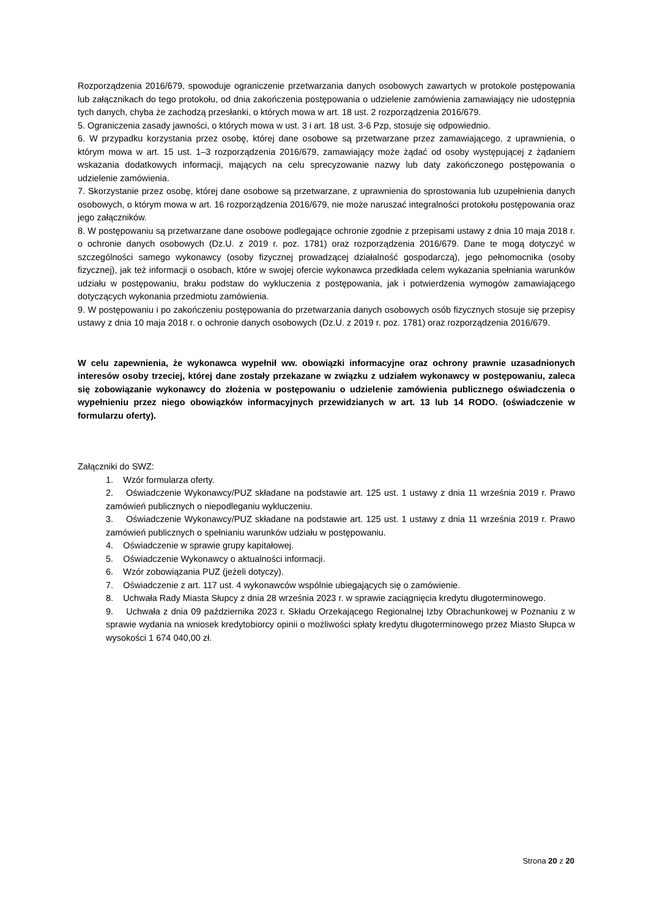Rozporządzenia 2016/679, spowoduje ograniczenie przetwarzania danych osobowych zawartych w protokole postępowania lub załącznikach do tego protokołu, od dnia zakończenia postępowania o udzielenie zamówienia zamawiający nie udostępnia tych danych, chyba że zachodzą przesłanki, o których mowa w art. 18 ust. 2 rozporządzenia 2016/679.
5. Ograniczenia zasady jawności, o których mowa w ust. 3 i art. 18 ust. 3-6 Pzp, stosuje się odpowiednio.
6. W przypadku korzystania przez osobę, której dane osobowe są przetwarzane przez zamawiającego, z uprawnienia, o którym mowa w art. 15 ust. 1–3 rozporządzenia 2016/679, zamawiający może żądać od osoby występującej z żądaniem wskazania dodatkowych informacji, mających na celu sprecyzowanie nazwy lub daty zakończonego postępowania o udzielenie zamówienia.
7. Skorzystanie przez osobę, której dane osobowe są przetwarzane, z uprawnienia do sprostowania lub uzupełnienia danych osobowych, o którym mowa w art. 16 rozporządzenia 2016/679, nie może naruszać integralności protokołu postępowania oraz jego załączników.
8. W postępowaniu są przetwarzane dane osobowe podlegające ochronie zgodnie z przepisami ustawy z dnia 10 maja 2018 r. o ochronie danych osobowych (Dz.U. z 2019 r. poz. 1781) oraz rozporządzenia 2016/679. Dane te mogą dotyczyć w szczególności samego wykonawcy (osoby fizycznej prowadzącej działalność gospodarczą), jego pełnomocnika (osoby fizycznej), jak też informacji o osobach, które w swojej ofercie wykonawca przedkłada celem wykazania spełniania warunków udziału w postępowaniu, braku podstaw do wykluczenia z postępowania, jak i potwierdzenia wymogów zamawiającego dotyczących wykonania przedmiotu zamówienia.
9. W postępowaniu i po zakończeniu postępowania do przetwarzania danych osobowych osób fizycznych stosuje się przepisy ustawy z dnia 10 maja 2018 r. o ochronie danych osobowych (Dz.U. z 2019 r. poz. 1781) oraz rozporządzenia 2016/679.
W celu zapewnienia, że wykonawca wypełnił ww. obowiązki informacyjne oraz ochrony prawnie uzasadnionych interesów osoby trzeciej, której dane zostały przekazane w związku z udziałem wykonawcy w postępowaniu, zaleca się zobowiązanie wykonawcy do złożenia w postępowaniu o udzielenie zamówienia publicznego oświadczenia o wypełnieniu przez niego obowiązków informacyjnych przewidzianych w art. 13 lub 14 RODO. (oświadczenie w formularzu oferty).
Załączniki do SWZ:
1. Wzór formularza oferty.
2. Oświadczenie Wykonawcy/PUZ składane na podstawie art. 125 ust. 1 ustawy z dnia 11 września 2019 r. Prawo zamówień publicznych o niepodleganiu wykluczeniu.
3. Oświadczenie Wykonawcy/PUZ składane na podstawie art. 125 ust. 1 ustawy z dnia 11 września 2019 r. Prawo zamówień publicznych o spełnianiu warunków udziału w postępowaniu.
4. Oświadczenie w sprawie grupy kapitałowej.
5. Oświadczenie Wykonawcy o aktualności informacji.
6. Wzór zobowiązania PUZ (jeżeli dotyczy).
7. Oświadczenie z art. 117 ust. 4 wykonawców wspólnie ubiegających się o zamówienie.
8. Uchwała Rady Miasta Słupcy z dnia 28 września 2023 r. w sprawie zaciągnięcia kredytu długoterminowego.
9. Uchwała z dnia 09 października 2023 r. Składu Orzekającego Regionalnej Izby Obrachunkowej w Poznaniu z w sprawie wydania na wniosek kredytobiorcy opinii o możliwości spłaty kredytu długoterminowego przez Miasto Słupca w wysokości 1 674 040,00 zł.
Strona 20 z 20